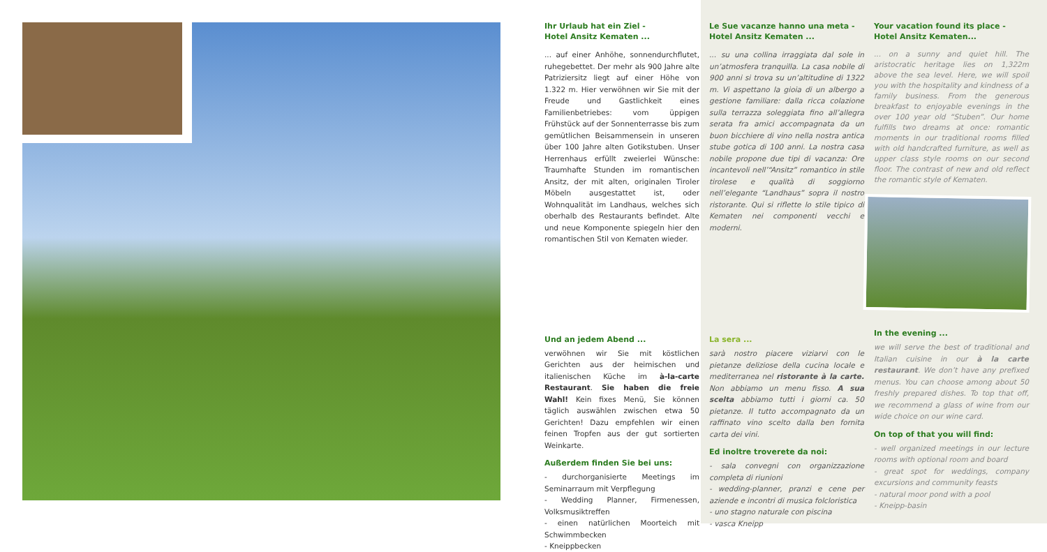Ihr Urlaub hat ein Ziel -
Hotel Ansitz Kematen ...
... auf einer Anhöhe, sonnendurchflutet, ruhegebettet. Der mehr als 900 Jahre alte Patriziersitz liegt auf einer Höhe von 1.322 m. Hier verwöhnen wir Sie mit der Freude und Gastlichkeit eines Familienbetriebes: vom üppigen Frühstück auf der Sonnenterrasse bis zum gemütlichen Beisammensein in unseren über 100 Jahre alten Gotikstuben. Unser Herrenhaus erfüllt zweierlei Wünsche: Traumhafte Stunden im romantischen Ansitz, der mit alten, originalen Tiroler Möbeln ausgestattet ist, oder Wohnqualität im Landhaus, welches sich oberhalb des Restaurants befindet. Alte und neue Komponente spiegeln hier den romantischen Stil von Kematen wieder.
Und an jedem Abend ...
verwöhnen wir Sie mit köstlichen Gerichten aus der heimischen und italienischen Küche im à-la-carte Restaurant. Sie haben die freie Wahl! Kein fixes Menü, Sie können täglich auswählen zwischen etwa 50 Gerichten! Dazu empfehlen wir einen feinen Tropfen aus der gut sortierten Weinkarte.
Außerdem finden Sie bei uns:
- durchorganisierte Meetings im Seminarraum mit Verpflegung
- Wedding Planner, Firmenessen, Volksmusiktreffen
- einen natürlichen Moorteich mit Schwimmbecken
- Kneippbecken
Le Sue vacanze hanno una meta -
Hotel Ansitz Kematen ...
... su una collina irraggiata dal sole in un’atmosfera tranquilla. La casa nobile di 900 anni si trova su un’altitudine di 1322 m. Vi aspettano la gioia di un albergo a gestione familiare: dalla ricca colazione sulla terrazza soleggiata fino all’allegra serata fra amici accompagnata da un buon bicchiere di vino nella nostra antica stube gotica di 100 anni. La nostra casa nobile propone due tipi di vacanza: Ore incantevoli nell’“Ansitz” romantico in stile tirolese e qualità di soggiorno nell’elegante “Landhaus” sopra il nostro ristorante. Qui si riflette lo stile tipico di Kematen nei componenti vecchi e moderni.
La sera ...
sarà nostro piacere viziarvi con le pietanze deliziose della cucina locale e mediterranea nel ristorante à la carte. Non abbiamo un menu fisso. A sua scelta abbiamo tutti i giorni ca. 50 pietanze. Il tutto accompagnato da un raffinato vino scelto dalla ben fornita carta dei vini.
Ed inoltre troverete da noi:
- sala convegni con organizzazione completa di riunioni
- wedding-planner, pranzi e cene per aziende e incontri di musica folcloristica
- uno stagno naturale con piscina
- vasca Kneipp
Your vacation found its place -
Hotel Ansitz Kematen...
... on a sunny and quiet hill. The aristocratic heritage lies on 1,322m above the sea level. Here, we will spoil you with the hospitality and kindness of a family business. From the generous breakfast to enjoyable evenings in the over 100 year old “Stuben”. Our home fulfills two dreams at once: romantic moments in our traditional rooms filled with old handcrafted furniture, as well as upper class style rooms on our second floor. The contrast of new and old reflect the romantic style of Kematen.
In the evening ...
we will serve the best of traditional and Italian cuisine in our à la carte restaurant. We don’t have any prefixed menus. You can choose among about 50 freshly prepared dishes. To top that off, we recommend a glass of wine from our wide choice on our wine card.
On top of that you will find:
- well organized meetings in our lecture rooms with optional room and board
- great spot for weddings, company excursions and community feasts
- natural moor pond with a pool
- Kneipp-basin